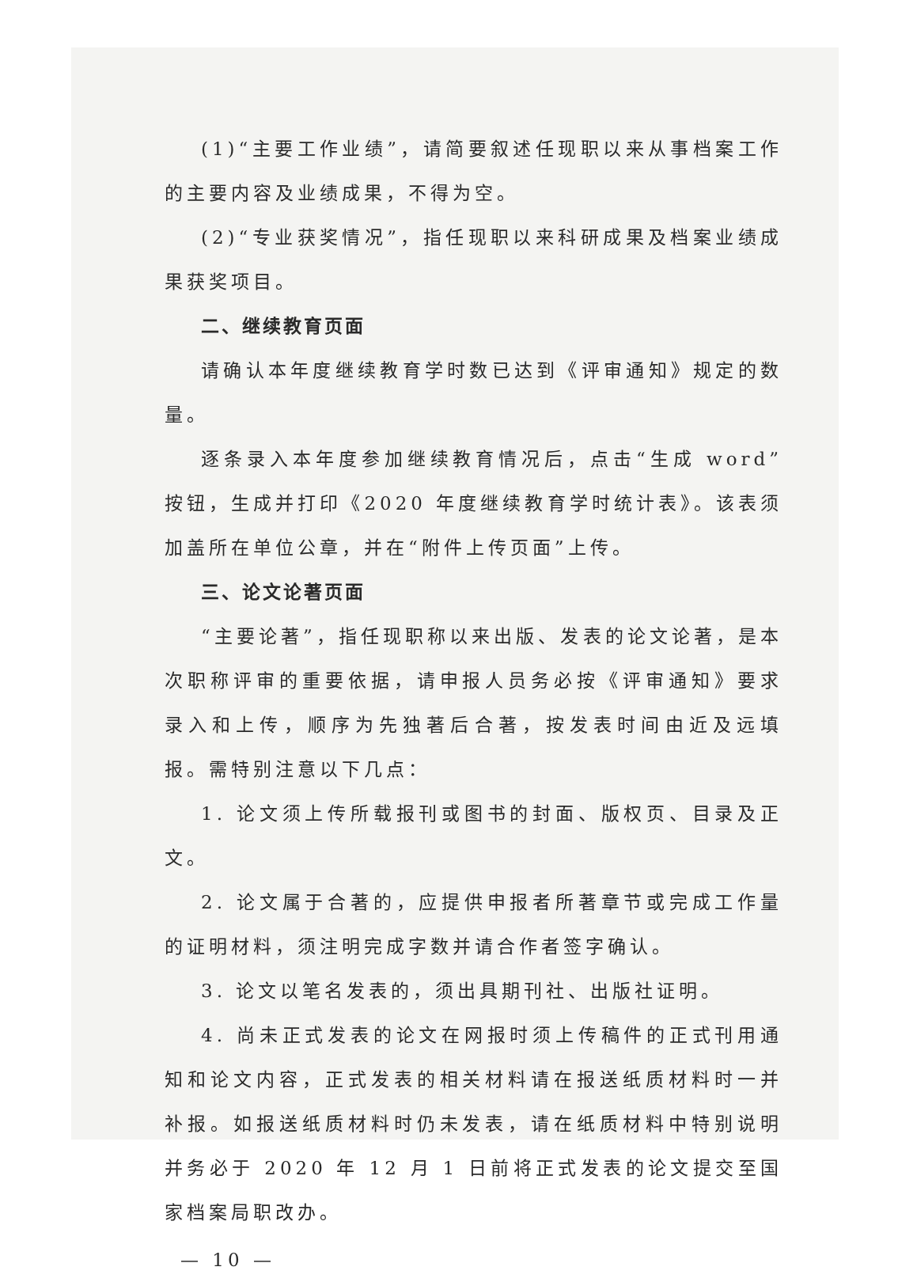(1)“主要工作业绩”，请简要叙述任现职以来从事档案工作的主要内容及业绩成果，不得为空。
(2)“专业获奖情况”，指任现职以来科研成果及档案业绩成果获奖项目。
二、继续教育页面
请确认本年度继续教育学时数已达到《评审通知》规定的数量。
逐条录入本年度参加继续教育情况后，点击“生成 word”按钮，生成并打印《2020 年度继续教育学时统计表》。该表须加盖所在单位公章，并在“附件上传页面”上传。
三、论文论著页面
“主要论著”，指任现职称以来出版、发表的论文论著，是本次职称评审的重要依据，请申报人员务必按《评审通知》要求录入和上传，顺序为先独著后合著，按发表时间由近及远填报。需特别注意以下几点：
1. 论文须上传所载报刊或图书的封面、版权页、目录及正文。
2. 论文属于合著的，应提供申报者所著章节或完成工作量的证明材料，须注明完成字数并请合作者签字确认。
3. 论文以笔名发表的，须出具期刊社、出版社证明。
4. 尚未正式发表的论文在网报时须上传稿件的正式刊用通知和论文内容，正式发表的相关材料请在报送纸质材料时一并补报。如报送纸质材料时仍未发表，请在纸质材料中特别说明并务必于 2020 年 12 月 1 日前将正式发表的论文提交至国家档案局职改办。
— 10 —